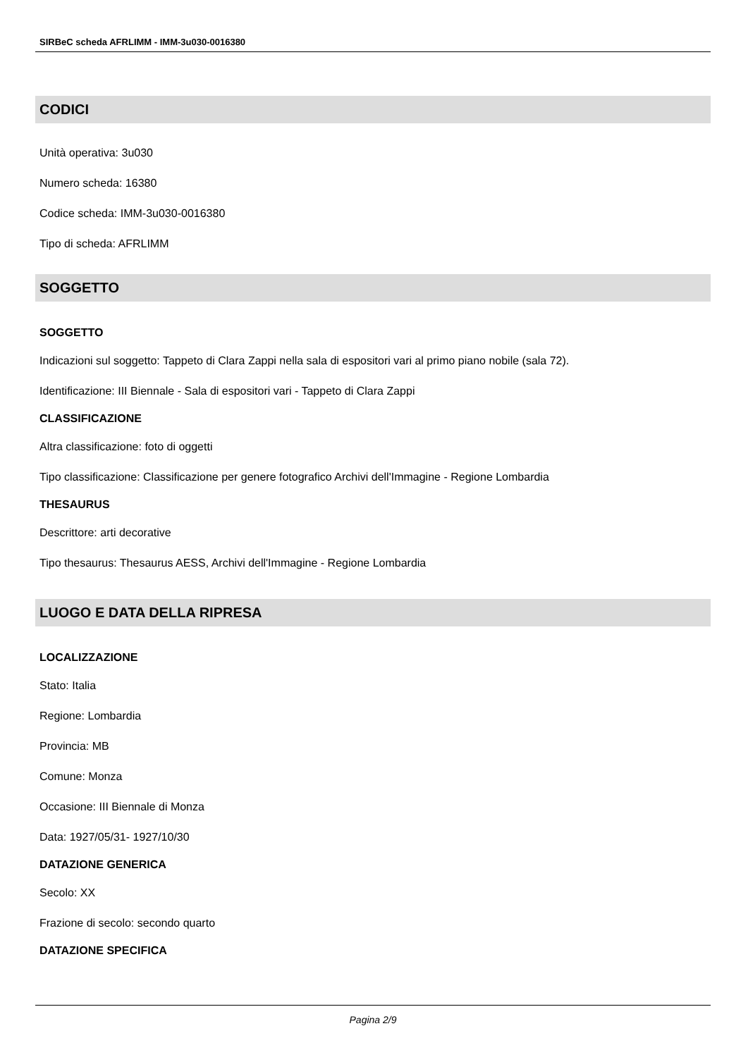SIRBeC scheda AFRLIMM - IMM-3u030-0016380
CODICI
Unità operativa: 3u030
Numero scheda: 16380
Codice scheda: IMM-3u030-0016380
Tipo di scheda: AFRLIMM
SOGGETTO
SOGGETTO
Indicazioni sul soggetto: Tappeto di Clara Zappi nella sala di espositori vari al primo piano nobile (sala 72).
Identificazione: III Biennale - Sala di espositori vari - Tappeto di Clara Zappi
CLASSIFICAZIONE
Altra classificazione: foto di oggetti
Tipo classificazione: Classificazione per genere fotografico Archivi dell'Immagine - Regione Lombardia
THESAURUS
Descrittore: arti decorative
Tipo thesaurus: Thesaurus AESS, Archivi dell'Immagine - Regione Lombardia
LUOGO E DATA DELLA RIPRESA
LOCALIZZAZIONE
Stato: Italia
Regione: Lombardia
Provincia: MB
Comune: Monza
Occasione: III Biennale di Monza
Data: 1927/05/31- 1927/10/30
DATAZIONE GENERICA
Secolo: XX
Frazione di secolo: secondo quarto
DATAZIONE SPECIFICA
Pagina 2/9